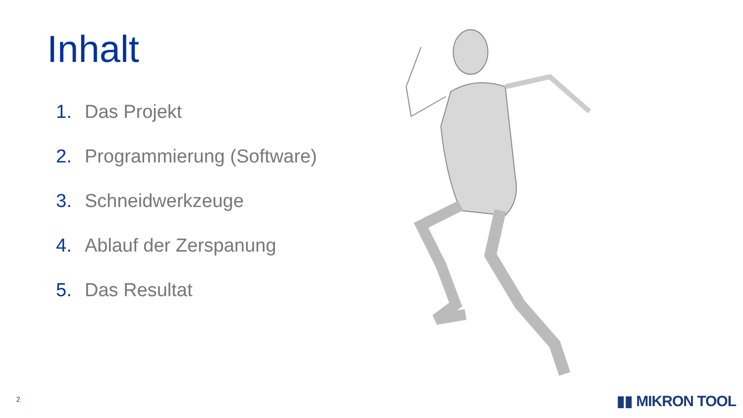Inhalt
1. Das Projekt
2. Programmierung (Software)
3. Schneidwerkzeuge
4. Ablauf der Zerspanung
5. Das Resultat
2 ▮▮ MIKRON TOOL